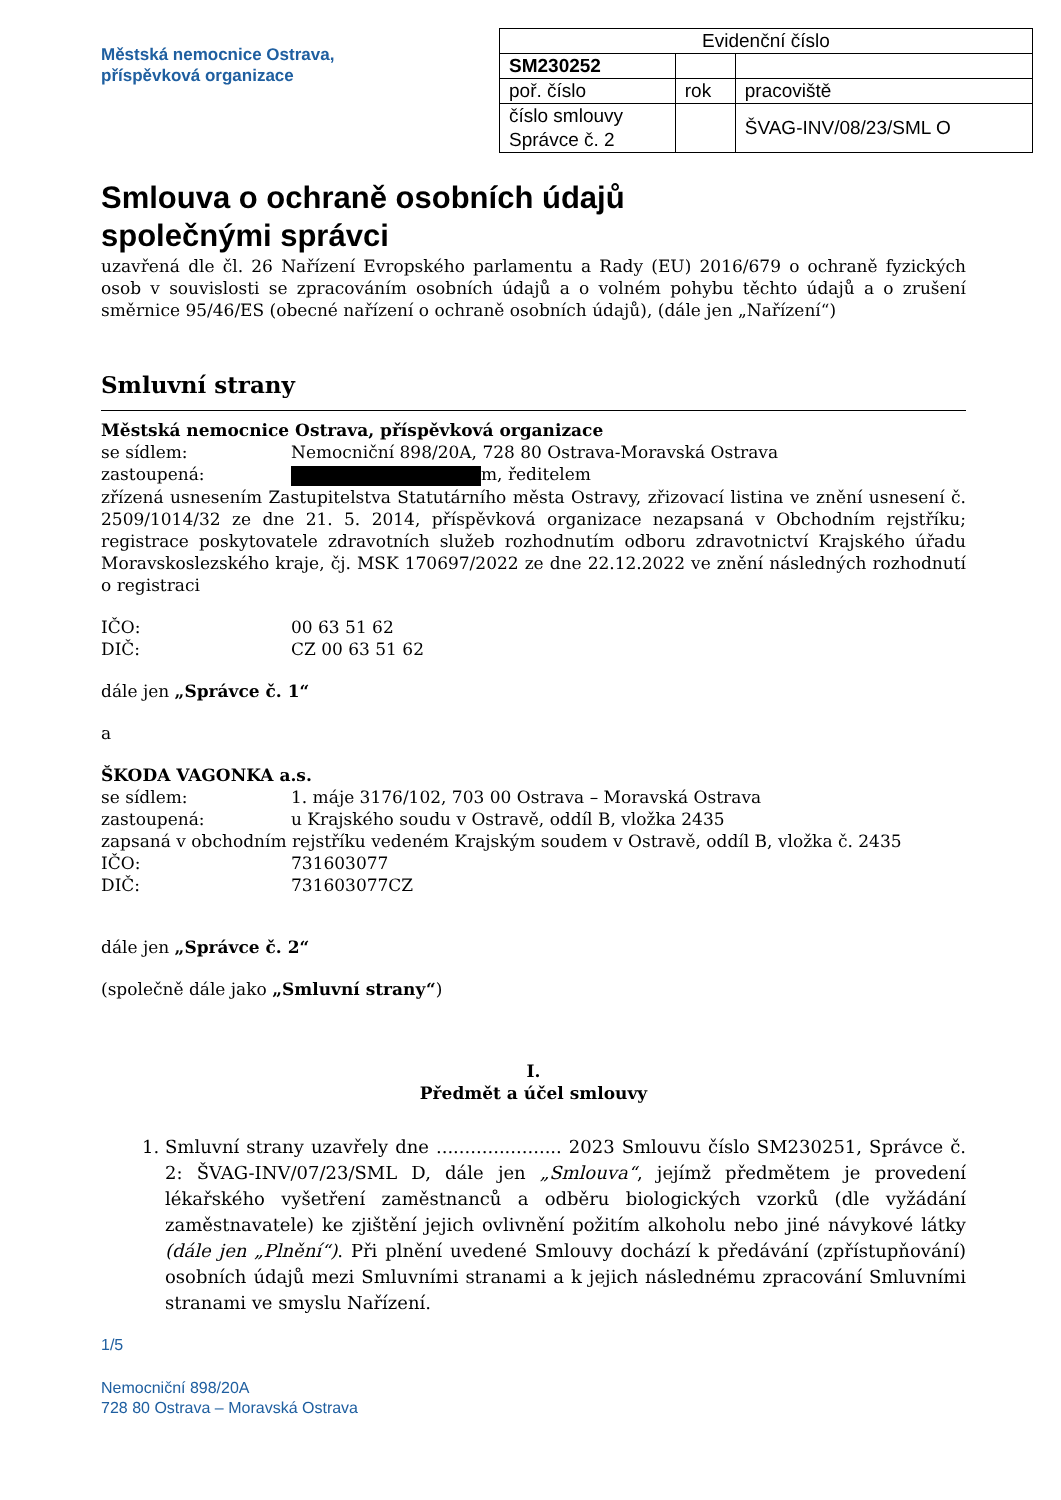Městská nemocnice Ostrava,
příspěvková organizace
| Evidenční číslo | | |
| SM230252 | | |
| poř. číslo | rok | pracoviště |
| číslo smlouvy Správce č. 2 | | ŠVAG-INV/08/23/SML O |
Smlouva o ochraně osobních údajů
společnými správci
uzavřená dle čl. 26 Nařízení Evropského parlamentu a Rady (EU) 2016/679 o ochraně fyzických osob v souvislosti se zpracováním osobních údajů a o volném pohybu těchto údajů a o zrušení směrnice 95/46/ES (obecné nařízení o ochraně osobních údajů), (dále jen „Nařízení“)
Smluvní strany
Městská nemocnice Ostrava, příspěvková organizace
se sídlem: Nemocniční 898/20A, 728 80 Ostrava-Moravská Ostrava
zastoupená: m, ředitelem
zřízená usnesením Zastupitelstva Statutárního města Ostravy, zřizovací listina ve znění usnesení č. 2509/1014/32 ze dne 21. 5. 2014, příspěvková organizace nezapsaná v Obchodním rejstříku; registrace poskytovatele zdravotních služeb rozhodnutím odboru zdravotnictví Krajského úřadu Moravskoslezského kraje, čj. MSK 170697/2022 ze dne 22.12.2022 ve znění následných rozhodnutí o registraci
IČO: 00 63 51 62
DIČ: CZ 00 63 51 62
dále jen „Správce č. 1“
a
ŠKODA VAGONKA a.s.
se sídlem: 1. máje 3176/102, 703 00 Ostrava – Moravská Ostrava
zastoupená: u Krajského soudu v Ostravě, oddíl B, vložka 2435
zapsaná v obchodním rejstříku vedeném Krajským soudem v Ostravě, oddíl B, vložka č. 2435
IČO: 731603077
DIČ: 731603077CZ
dále jen „Správce č. 2“
(společně dále jako „Smluvní strany“)
I.
Předmět a účel smlouvy
1. Smluvní strany uzavřely dne ...................... 2023 Smlouvu číslo SM230251, Správce č. 2: ŠVAG-INV/07/23/SML D, dále jen „Smlouva“, jejímž předmětem je provedení lékařského vyšetření zaměstnanců a odběru biologických vzorků (dle vyžádání zaměstnavatele) ke zjištění jejich ovlivnění požitím alkoholu nebo jiné návykové látky (dále jen „Plnění“). Při plnění uvedené Smlouvy dochází k předávání (zpřístupňování) osobních údajů mezi Smluvními stranami a k jejich následnému zpracování Smluvními stranami ve smyslu Nařízení.
1/5
Nemocniční 898/20A
728 80 Ostrava – Moravská Ostrava